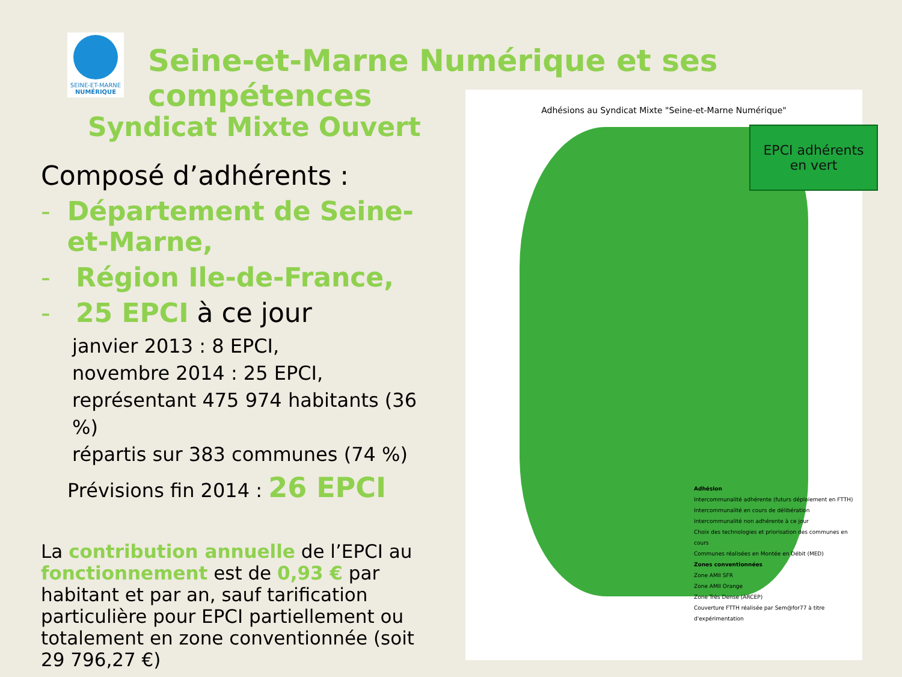SEINE-ET-MARNE
NUMÉRIQUE
Seine-et-Marne Numérique et ses compétences
Syndicat Mixte Ouvert
Composé d’adhérents :
- Département de Seine-et-Marne,
- Région Ile-de-France,
- 25 EPCI à ce jour
janvier 2013 : 8 EPCI,
novembre 2014 : 25 EPCI,
représentant 475 974 habitants (36 %)
répartis sur 383 communes (74 %)
Prévisions fin 2014 : 26 EPCI
La contribution annuelle de l’EPCI au fonctionnement est de 0,93 € par habitant et par an, sauf tarification particulière pour EPCI partiellement ou totalement en zone conventionnée (soit 29 796,27 €)
Adhésions au Syndicat Mixte "Seine-et-Marne Numérique"
Adhésion
Intercommunalité adhérente (futurs déploiement en FTTH)
Intercommunalité en cours de délibération
Intercommunalité non adhérente à ce jour
Choix des technologies et priorisation des communes en cours
Communes réalisées en Montée en Débit (MED)
Zones conventionnées
Zone AMII SFR
Zone AMII Orange
Zone Très Dense (ARCEP)
Couverture FTTH réalisée par Sem@for77 à titre d'expérimentation
EPCI adhérents
en vert